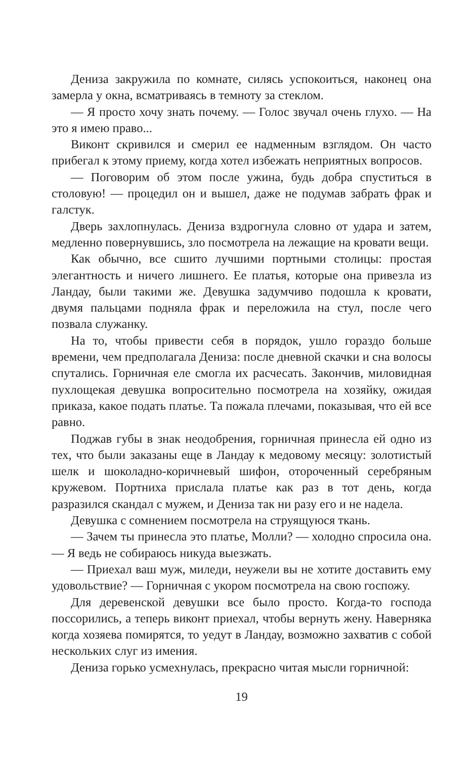Дениза закружила по комнате, силясь успокоиться, наконец она замерла у окна, всматриваясь в темноту за стеклом.
— Я просто хочу знать почему. — Голос звучал очень глухо. — На это я имею право...
Виконт скривился и смерил ее надменным взглядом. Он часто прибегал к этому приему, когда хотел избежать неприятных вопросов.
— Поговорим об этом после ужина, будь добра спуститься в столовую! — процедил он и вышел, даже не подумав забрать фрак и галстук.
Дверь захлопнулась. Дениза вздрогнула словно от удара и затем, медленно повернувшись, зло посмотрела на лежащие на кровати вещи.
Как обычно, все сшито лучшими портными столицы: простая элегантность и ничего лишнего. Ее платья, которые она привезла из Ландау, были такими же. Девушка задумчиво подошла к кровати, двумя пальцами подняла фрак и переложила на стул, после чего позвала служанку.
На то, чтобы привести себя в порядок, ушло гораздо больше времени, чем предполагала Дениза: после дневной скачки и сна волосы спутались. Горничная еле смогла их расчесать. Закончив, миловидная пухлощекая девушка вопросительно посмотрела на хозяйку, ожидая приказа, какое подать платье. Та пожала плечами, показывая, что ей все равно.
Поджав губы в знак неодобрения, горничная принесла ей одно из тех, что были заказаны еще в Ландау к медовому месяцу: золотистый шелк и шоколадно-коричневый шифон, отороченный серебряным кружевом. Портниха прислала платье как раз в тот день, когда разразился скандал с мужем, и Дениза так ни разу его и не надела.
Девушка с сомнением посмотрела на струящуюся ткань.
— Зачем ты принесла это платье, Молли? — холодно спросила она. — Я ведь не собираюсь никуда выезжать.
— Приехал ваш муж, миледи, неужели вы не хотите доставить ему удовольствие? — Горничная с укором посмотрела на свою госпожу.
Для деревенской девушки все было просто. Когда-то господа поссорились, а теперь виконт приехал, чтобы вернуть жену. Наверняка когда хозяева помирятся, то уедут в Ландау, возможно захватив с собой нескольких слуг из имения.
Дениза горько усмехнулась, прекрасно читая мысли горничной:
19